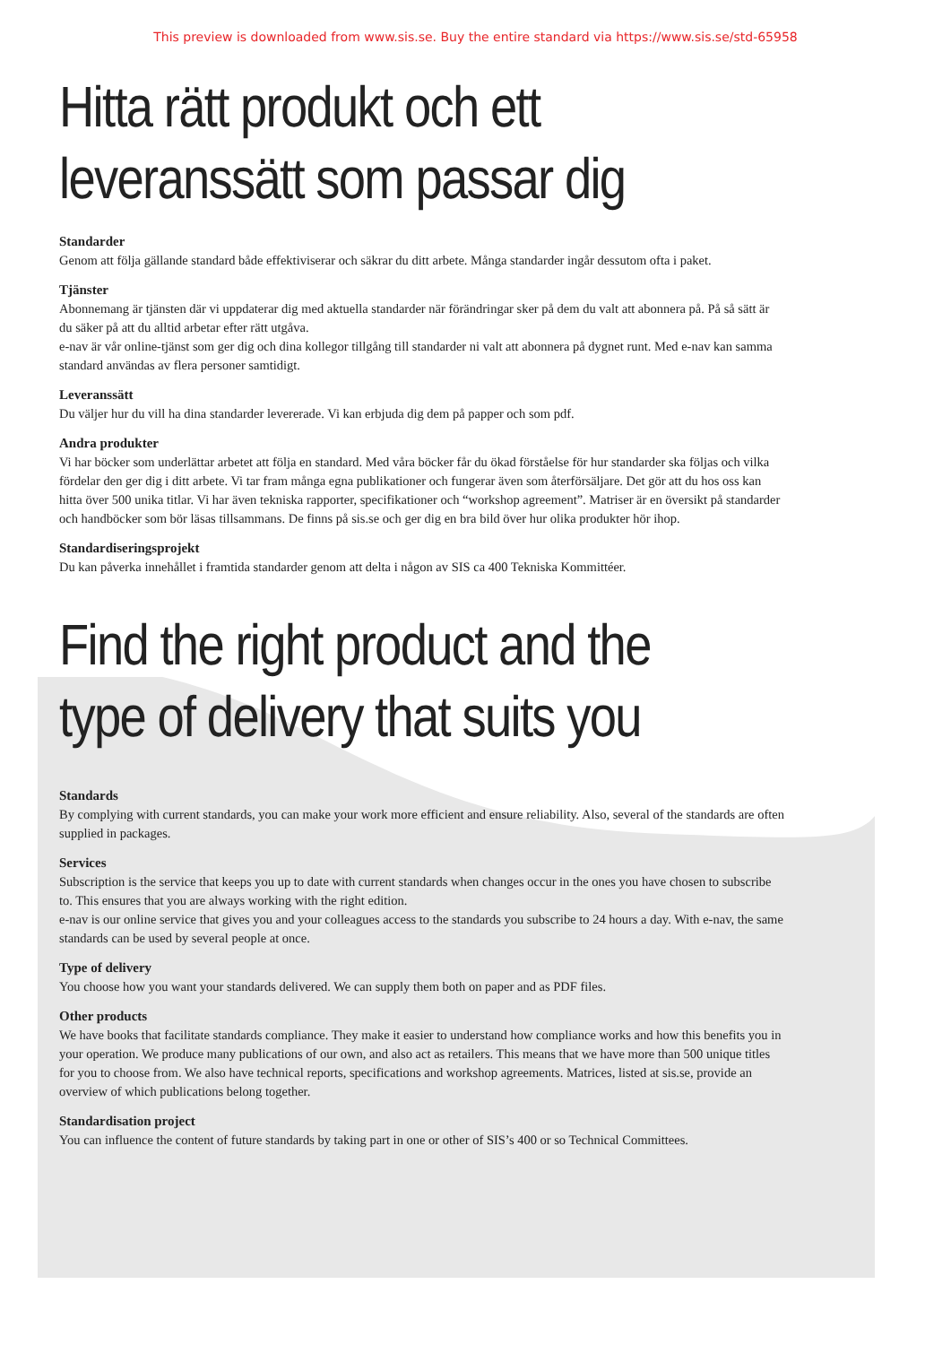This preview is downloaded from www.sis.se. Buy the entire standard via https://www.sis.se/std-65958
Hitta rätt produkt och ett
leveranssätt som passar dig
Standarder
Genom att följa gällande standard både effektiviserar och säkrar du ditt arbete. Många standarder ingår dessutom ofta i paket.
Tjänster
Abonnemang är tjänsten där vi uppdaterar dig med aktuella standarder när förändringar sker på dem du valt att abonnera på. På så sätt är du säker på att du alltid arbetar efter rätt utgåva.
e-nav är vår online-tjänst som ger dig och dina kollegor tillgång till standarder ni valt att abonnera på dygnet runt. Med e-nav kan samma standard användas av flera personer samtidigt.
Leveranssätt
Du väljer hur du vill ha dina standarder levererade. Vi kan erbjuda dig dem på papper och som pdf.
Andra produkter
Vi har böcker som underlättar arbetet att följa en standard. Med våra böcker får du ökad förståelse för hur standarder ska följas och vilka fördelar den ger dig i ditt arbete. Vi tar fram många egna publikationer och fungerar även som återförsäljare. Det gör att du hos oss kan hitta över 500 unika titlar. Vi har även tekniska rapporter, specifikationer och “workshop agreement”. Matriser är en översikt på standarder och handböcker som bör läsas tillsammans. De finns på sis.se och ger dig en bra bild över hur olika produkter hör ihop.
Standardiseringsprojekt
Du kan påverka innehållet i framtida standarder genom att delta i någon av SIS ca 400 Tekniska Kommittéer.
Find the right product and the
type of delivery that suits you
Standards
By complying with current standards, you can make your work more efficient and ensure reliability. Also, several of the standards are often supplied in packages.
Services
Subscription is the service that keeps you up to date with current standards when changes occur in the ones you have chosen to subscribe to. This ensures that you are always working with the right edition.
e-nav is our online service that gives you and your colleagues access to the standards you subscribe to 24 hours a day. With e-nav, the same standards can be used by several people at once.
Type of delivery
You choose how you want your standards delivered. We can supply them both on paper and as PDF files.
Other products
We have books that facilitate standards compliance. They make it easier to understand how compliance works and how this benefits you in your operation. We produce many publications of our own, and also act as retailers. This means that we have more than 500 unique titles for you to choose from. We also have technical reports, specifications and workshop agreements. Matrices, listed at sis.se, provide an overview of which publications belong together.
Standardisation project
You can influence the content of future standards by taking part in one or other of SIS’s 400 or so Technical Committees.